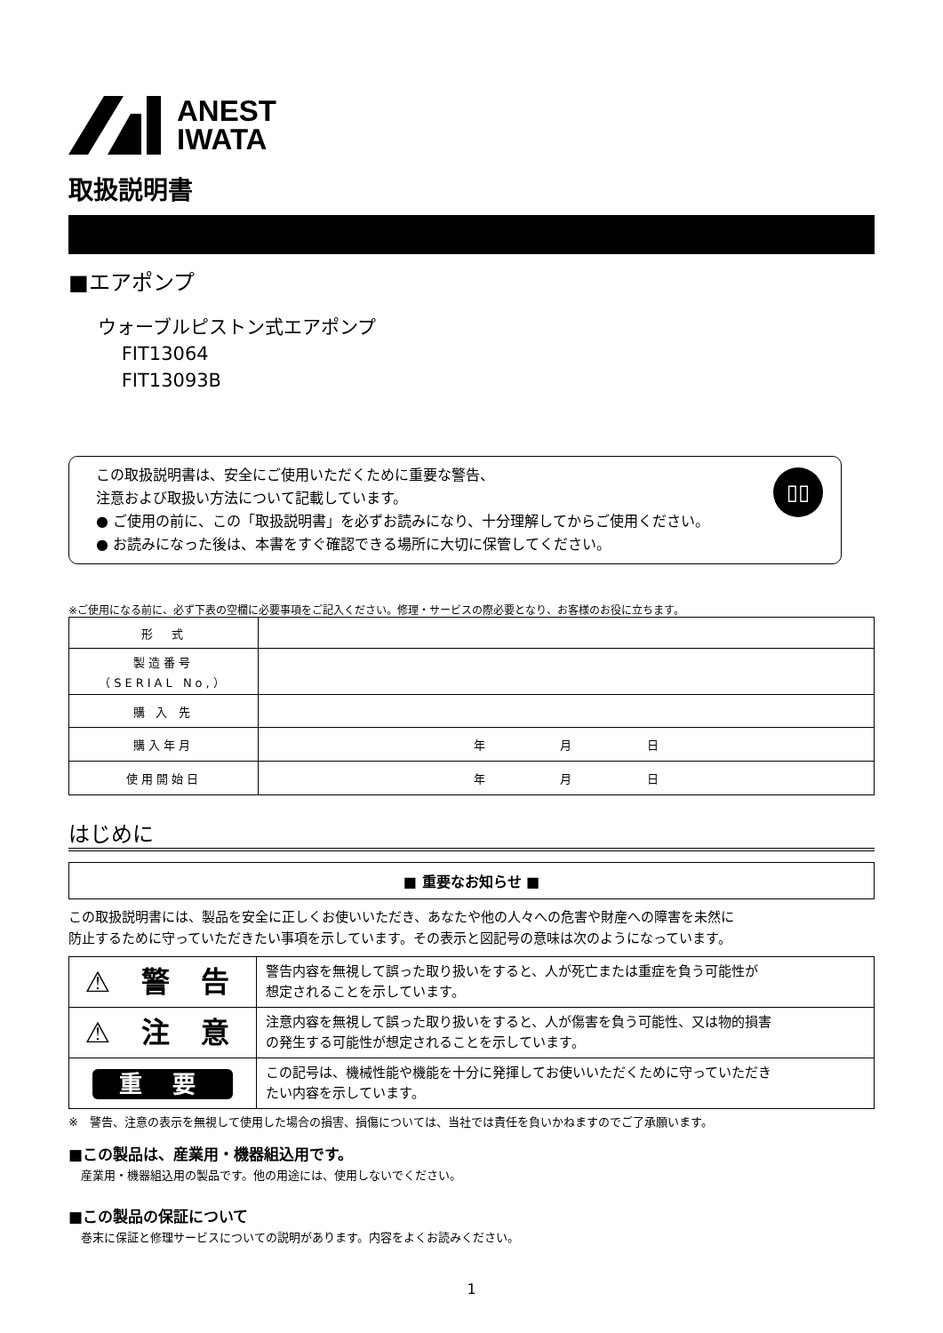ANEST
IWATA
取扱説明書
■エアポンプ
ウォーブルピストン式エアポンプ
FIT13064
FIT13093B
▯▯
この取扱説明書は、安全にご使用いただくために重要な警告、
注意および取扱い方法について記載しています。
● ご使用の前に、この「取扱説明書」を必ずお読みになり、十分理解してからご使用ください。
● お読みになった後は、本書をすぐ確認できる場所に大切に保管してください。
※ご使用になる前に、必ず下表の空欄に必要事項をご記入ください。修理・サービスの際必要となり、お客様のお役に立ちます。
| 形 式 | |
| 製造番号 （SERIAL No,） | |
| 購 入 先 | |
| 購入年月 | 年 月 日 |
| 使用開始日 | 年 月 日 |
はじめに
■ 重要なお知らせ ■
この取扱説明書には、製品を安全に正しくお使いいただき、あなたや他の人々への危害や財産への障害を未然に
防止するために守っていただきたい事項を示しています。その表示と図記号の意味は次のようになっています。
| ⚠ 警 告 | 警告内容を無視して誤った取り扱いをすると、人が死亡または重症を負う可能性が 想定されることを示しています。 |
| ⚠ 注 意 | 注意内容を無視して誤った取り扱いをすると、人が傷害を負う可能性、又は物的損害 の発生する可能性が想定されることを示しています。 |
| 重 要 | この記号は、機械性能や機能を十分に発揮してお使いいただくために守っていただき たい内容を示しています。 |
※　警告、注意の表示を無視して使用した場合の損害、損傷については、当社では責任を負いかねますのでご了承願います。
■この製品は、産業用・機器組込用です。
産業用・機器組込用の製品です。他の用途には、使用しないでください。
■この製品の保証について
巻末に保証と修理サービスについての説明があります。内容をよくお読みください。
1